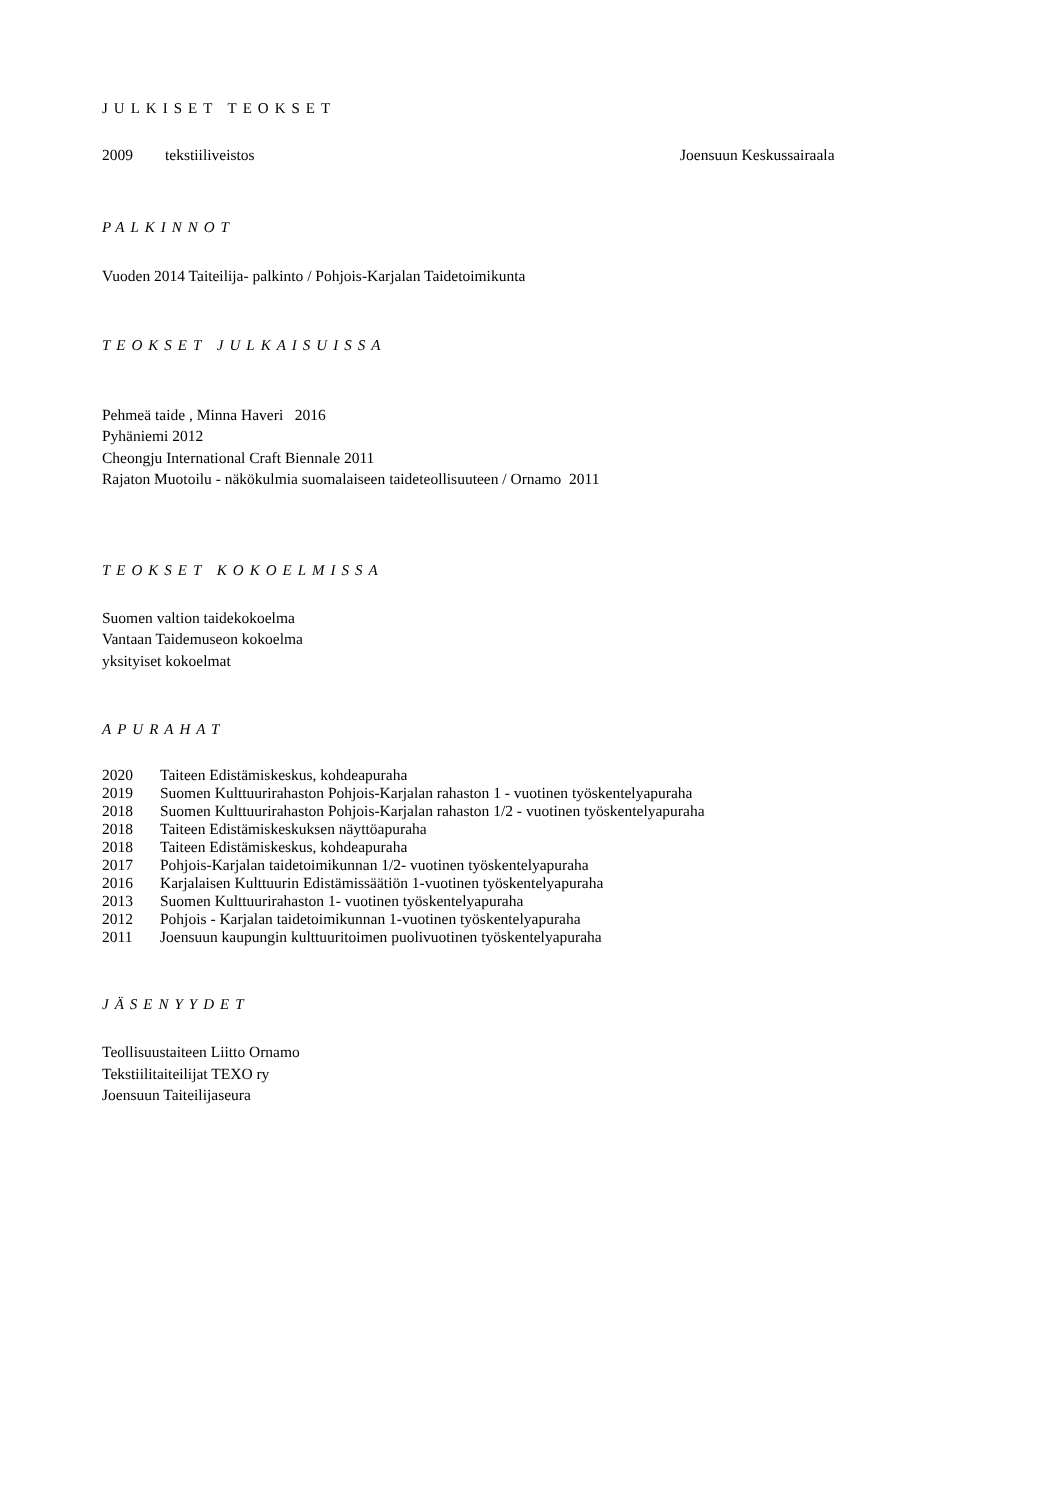JULKISET TEOKSET
2009 tekstiiliveistos Joensuun Keskussairaala
PALKINNOT
Vuoden 2014 Taiteilija- palkinto / Pohjois-Karjalan Taidetoimikunta
TEOKSET JULKAISUISSA
Pehmeä taide , Minna Haveri 2016
Pyhäniemi 2012
Cheongju International Craft Biennale 2011
Rajaton Muotoilu - näkökulmia suomalaiseen taideteollisuuteen / Ornamo 2011
TEOKSET KOKOELMISSA
Suomen valtion taidekokoelma
Vantaan Taidemuseon kokoelma
yksityiset kokoelmat
APURAHAT
2020 Taiteen Edistämiskeskus, kohdeapuraha
2019 Suomen Kulttuurirahaston Pohjois-Karjalan rahaston 1 - vuotinen työskentelyapuraha
2018 Suomen Kulttuurirahaston Pohjois-Karjalan rahaston 1/2 - vuotinen työskentelyapuraha
2018 Taiteen Edistämiskeskuksen näyttöapuraha
2018 Taiteen Edistämiskeskus, kohdeapuraha
2017 Pohjois-Karjalan taidetoimikunnan 1/2- vuotinen työskentelyapuraha
2016 Karjalaisen Kulttuurin Edistämissäätiön 1-vuotinen työskentelyapuraha
2013 Suomen Kulttuurirahaston 1- vuotinen työskentelyapuraha
2012 Pohjois - Karjalan taidetoimikunnan 1-vuotinen työskentelyapuraha
2011 Joensuun kaupungin kulttuuritoimen puolivuotinen työskentelyapuraha
JÄSENYYDET
Teollisuustaiteen Liitto Ornamo
Tekstiilitaiteilijat TEXO ry
Joensuun Taiteilijaseura